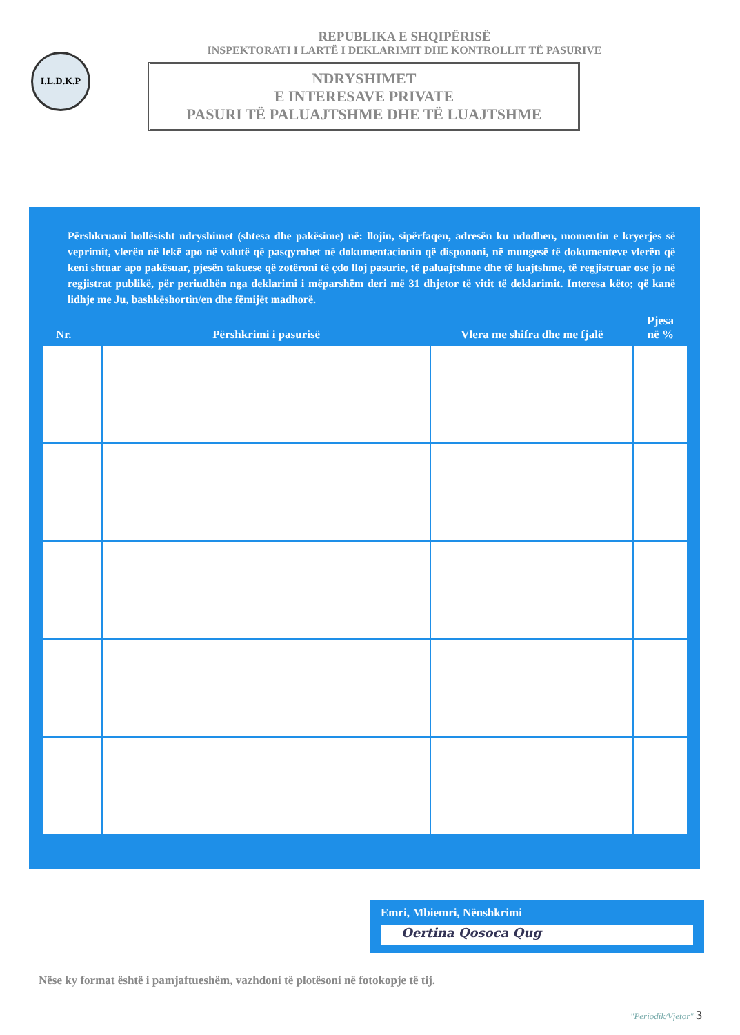I.L.D.K.P
REPUBLIKA E SHQIPËRISË
INSPEKTORATI I LARTË I DEKLARIMIT DHE KONTROLLIT TË PASURIVE
NDRYSHIMET
E INTERESAVE PRIVATE
PASURI TË PALUAJTSHME DHE TË LUAJTSHME
Përshkruani hollësisht ndryshimet (shtesa dhe pakësime) në: llojin, sipërfaqen, adresën ku ndodhen, momentin e kryerjes së veprimit, vlerën në lekë apo në valutë që pasqyrohet në dokumentacionin që dispononi, në mungesë të dokumenteve vlerën që keni shtuar apo pakësuar, pjesën takuese që zotëroni të çdo lloj pasurie, të paluajtshme dhe të luajtshme, të regjistruar ose jo në regjistrat publikë, për periudhën nga deklarimi i mëparshëm deri më 31 dhjetor të vitit të deklarimit. Interesa këto; që kanë lidhje me Ju, bashkëshortin/en dhe fëmijët madhorë.
| Nr. | Përshkrimi i pasurisë | Vlera me shifra dhe me fjalë | Pjesa në % |
| --- | --- | --- | --- |
| | — | — | |
Emri, Mbiemri, Nënshkrimi
Oertina Qosoca Qug
Nëse ky format është i pamjaftueshëm, vazhdoni të plotësoni në fotokopje të tij.
"Periodik/Vjetor" 3